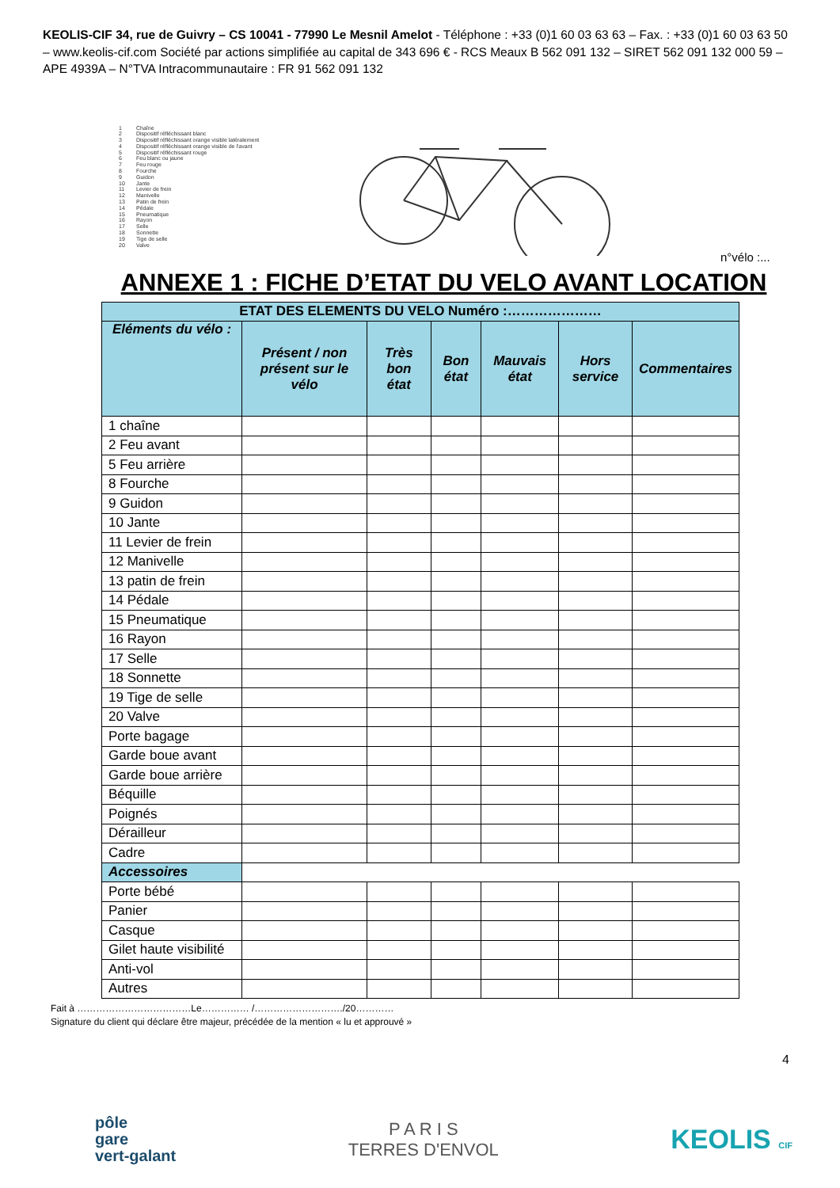KEOLIS-CIF 34, rue de Guivry – CS 10041 - 77990 Le Mesnil Amelot - Téléphone : +33 (0)1 60 03 63 63 – Fax. : +33 (0)1 60 03 63 50 – www.keolis-cif.com Société par actions simplifiée au capital de 343 696 € - RCS Meaux B 562 091 132 – SIRET 562 091 132 000 59 – APE 4939A – N°TVA Intracommunautaire : FR 91 562 091 132
1 Chaîne
2 Dispositif réfléchissant blanc
3 Dispositif réfléchissant orange visible latéralement
4 Dispositif réfléchissant orange visible de l'avant
5 Dispositif réfléchissant rouge
6 Feu blanc ou jaune
7 Feu rouge
8 Fourche
9 Guidon
10 Jante
11 Levier de frein
12 Manivelle
13 Patin de frein
14 Pédale
15 Pneumatique
16 Rayon
17 Selle
18 Sonnette
19 Tige de selle
20 Valve
n°vélo :...
ANNEXE 1 : FICHE D’ETAT DU VELO AVANT LOCATION
| ETAT DES ELEMENTS DU VELO Numéro :………………… | | | | | | |
| --- | --- | --- | --- | --- | --- | --- |
| Eléments du vélo : | Présent / non présent sur le vélo | Très bon état | Bon état | Mauvais état | Hors service | Commentaires |
| 1 chaîne | | | | | | |
| 2 Feu avant | | | | | | |
| 5 Feu arrière | | | | | | |
| 8 Fourche | | | | | | |
| 9 Guidon | | | | | | |
| 10 Jante | | | | | | |
| 11 Levier de frein | | | | | | |
| 12 Manivelle | | | | | | |
| 13 patin de frein | | | | | | |
| 14 Pédale | | | | | | |
| 15 Pneumatique | | | | | | |
| 16 Rayon | | | | | | |
| 17 Selle | | | | | | |
| 18 Sonnette | | | | | | |
| 19 Tige de selle | | | | | | |
| 20 Valve | | | | | | |
| Porte bagage | | | | | | |
| Garde boue avant | | | | | | |
| Garde boue arrière | | | | | | |
| Béquille | | | | | | |
| Poignés | | | | | | |
| Dérailleur | | | | | | |
| Cadre | | | | | | |
| Accessoires | | | | | | |
| Porte bébé | | | | | | |
| Panier | | | | | | |
| Casque | | | | | | |
| Gilet haute visibilité | | | | | | |
| Anti-vol | | | | | | |
| Autres | | | | | | |
Fait à ………………………………Le…………… /………………………./20…………
Signature du client qui déclare être majeur, précédée de la mention « lu et approuvé »
4
pôle
gare
vert-galant
P A R I S
TERRES D'ENVOL
KEOLIS CIF